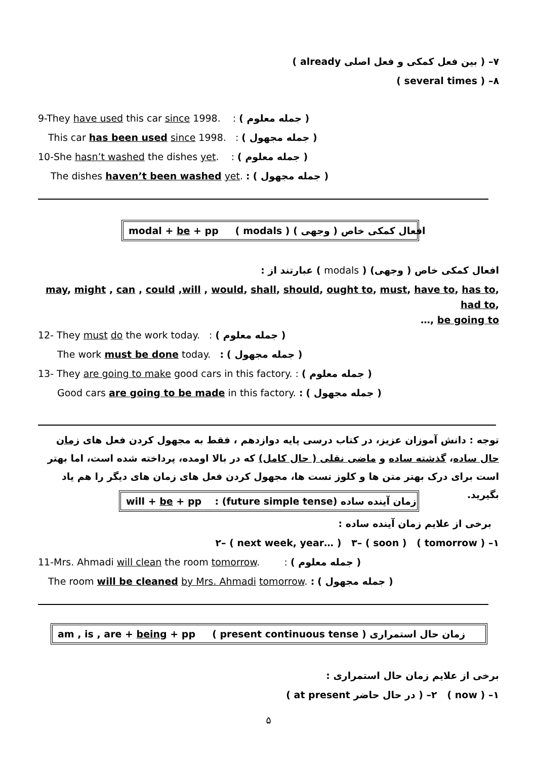۷– ( بین فعل کمکی و فعل اصلی already )
۸– ( several times )
9-They have used this car since 1998. : ( جمله معلوم )
This car has been used since 1998. : ( جمله مجهول )
10-She hasn’t washed the dishes yet. : ( جمله معلوم )
The dishes haven’t been washed yet. : ( جمله مجهول )
modal + be + pp ( modals ) افعال کمکی خاص ( وجهی )
افعال کمکی خاص ( وجهی) ( modals ) عبارتند از :
may, might , can , could ,will , would, shall, should, ought to, must, have to, has to, had to,
…, be going to
12- They must do the work today. : ( جمله معلوم )
The work must be done today. : ( جمله مجهول )
13- They are going to make good cars in this factory. : ( جمله معلوم )
Good cars are going to be made in this factory. : ( جمله مجهول )
توجه : دانش آموزان عزیز، در کتاب درسی پایه دوازدهم ، فقط به مجهول کردن فعل های زمان حال ساده، گذشته ساده و ماضی نقلی ( حال کامل) که در بالا اومده، پرداخته شده است، اما بهتر است برای درک بهتر متن ها و کلوز تست ها، مجهول کردن فعل های زمان های دیگر را هم یاد بگیرید.
will + be + pp : (future simple tense) زمان آینده ساده
برخی از علایم زمان آینده ساده :
۱– ( tomorrow ) ۲– ( next week, year… ) ۳– ( soon )
11-Mrs. Ahmadi will clean the room tomorrow. : ( جمله معلوم )
The room will be cleaned by Mrs. Ahmadi tomorrow. : ( جمله مجهول )
am , is , are + being + pp ( present continuous tense ) زمان حال استمراری
برخی از علایم زمان حال استمراری :
۱– ( now ) ۲– ( در حال حاضر at present )
۵